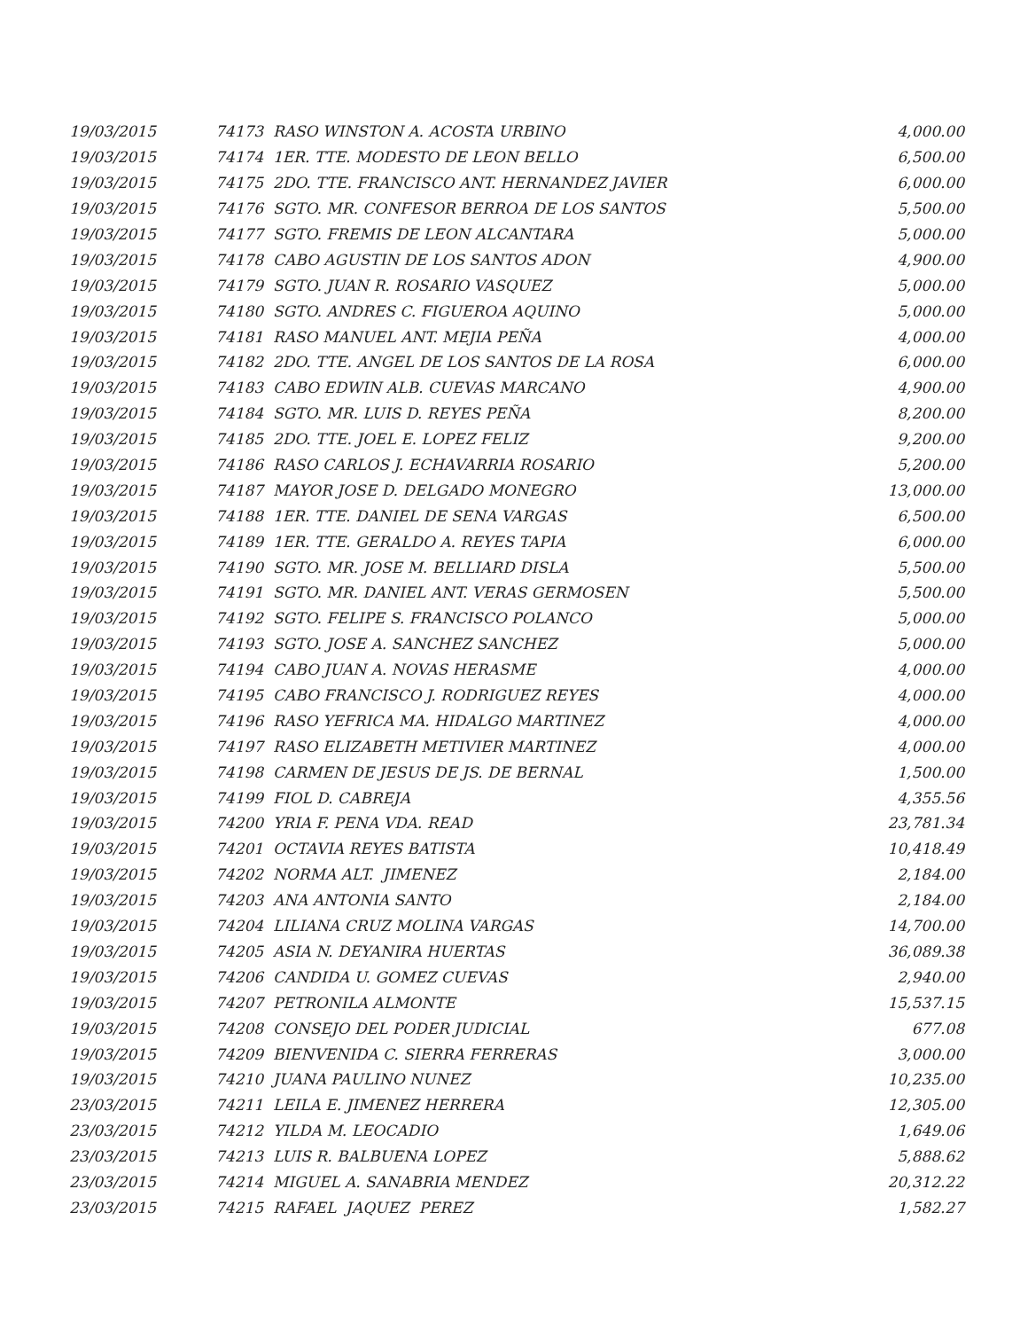| 19/03/2015 | 74173 RASO WINSTON A. ACOSTA URBINO | 4,000.00 |
| 19/03/2015 | 74174 1ER. TTE. MODESTO DE LEON BELLO | 6,500.00 |
| 19/03/2015 | 74175 2DO. TTE. FRANCISCO ANT. HERNANDEZ JAVIER | 6,000.00 |
| 19/03/2015 | 74176 SGTO. MR. CONFESOR BERROA DE LOS SANTOS | 5,500.00 |
| 19/03/2015 | 74177 SGTO. FREMIS DE LEON ALCANTARA | 5,000.00 |
| 19/03/2015 | 74178 CABO AGUSTIN DE LOS SANTOS ADON | 4,900.00 |
| 19/03/2015 | 74179 SGTO. JUAN R. ROSARIO VASQUEZ | 5,000.00 |
| 19/03/2015 | 74180 SGTO. ANDRES C. FIGUEROA AQUINO | 5,000.00 |
| 19/03/2015 | 74181 RASO MANUEL ANT. MEJIA PEÑA | 4,000.00 |
| 19/03/2015 | 74182 2DO. TTE. ANGEL DE LOS SANTOS DE LA ROSA | 6,000.00 |
| 19/03/2015 | 74183 CABO EDWIN ALB. CUEVAS MARCANO | 4,900.00 |
| 19/03/2015 | 74184 SGTO. MR. LUIS D. REYES PEÑA | 8,200.00 |
| 19/03/2015 | 74185 2DO. TTE. JOEL E. LOPEZ FELIZ | 9,200.00 |
| 19/03/2015 | 74186 RASO CARLOS J. ECHAVARRIA ROSARIO | 5,200.00 |
| 19/03/2015 | 74187 MAYOR JOSE D. DELGADO MONEGRO | 13,000.00 |
| 19/03/2015 | 74188 1ER. TTE. DANIEL DE SENA VARGAS | 6,500.00 |
| 19/03/2015 | 74189 1ER. TTE. GERALDO A. REYES TAPIA | 6,000.00 |
| 19/03/2015 | 74190 SGTO. MR. JOSE M. BELLIARD DISLA | 5,500.00 |
| 19/03/2015 | 74191 SGTO. MR. DANIEL ANT. VERAS GERMOSEN | 5,500.00 |
| 19/03/2015 | 74192 SGTO. FELIPE S. FRANCISCO POLANCO | 5,000.00 |
| 19/03/2015 | 74193 SGTO. JOSE A. SANCHEZ SANCHEZ | 5,000.00 |
| 19/03/2015 | 74194 CABO JUAN A. NOVAS HERASME | 4,000.00 |
| 19/03/2015 | 74195 CABO FRANCISCO J. RODRIGUEZ REYES | 4,000.00 |
| 19/03/2015 | 74196 RASO YEFRICA MA. HIDALGO MARTINEZ | 4,000.00 |
| 19/03/2015 | 74197 RASO ELIZABETH METIVIER MARTINEZ | 4,000.00 |
| 19/03/2015 | 74198 CARMEN DE JESUS DE JS. DE BERNAL | 1,500.00 |
| 19/03/2015 | 74199 FIOL D. CABREJA | 4,355.56 |
| 19/03/2015 | 74200 YRIA F. PENA VDA. READ | 23,781.34 |
| 19/03/2015 | 74201 OCTAVIA REYES BATISTA | 10,418.49 |
| 19/03/2015 | 74202 NORMA ALT. JIMENEZ | 2,184.00 |
| 19/03/2015 | 74203 ANA ANTONIA SANTO | 2,184.00 |
| 19/03/2015 | 74204 LILIANA CRUZ MOLINA VARGAS | 14,700.00 |
| 19/03/2015 | 74205 ASIA N. DEYANIRA HUERTAS | 36,089.38 |
| 19/03/2015 | 74206 CANDIDA U. GOMEZ CUEVAS | 2,940.00 |
| 19/03/2015 | 74207 PETRONILA ALMONTE | 15,537.15 |
| 19/03/2015 | 74208 CONSEJO DEL PODER JUDICIAL | 677.08 |
| 19/03/2015 | 74209 BIENVENIDA C. SIERRA FERRERAS | 3,000.00 |
| 19/03/2015 | 74210 JUANA PAULINO NUNEZ | 10,235.00 |
| 23/03/2015 | 74211 LEILA E. JIMENEZ HERRERA | 12,305.00 |
| 23/03/2015 | 74212 YILDA M. LEOCADIO | 1,649.06 |
| 23/03/2015 | 74213 LUIS R. BALBUENA LOPEZ | 5,888.62 |
| 23/03/2015 | 74214 MIGUEL A. SANABRIA MENDEZ | 20,312.22 |
| 23/03/2015 | 74215 RAFAEL JAQUEZ PEREZ | 1,582.27 |